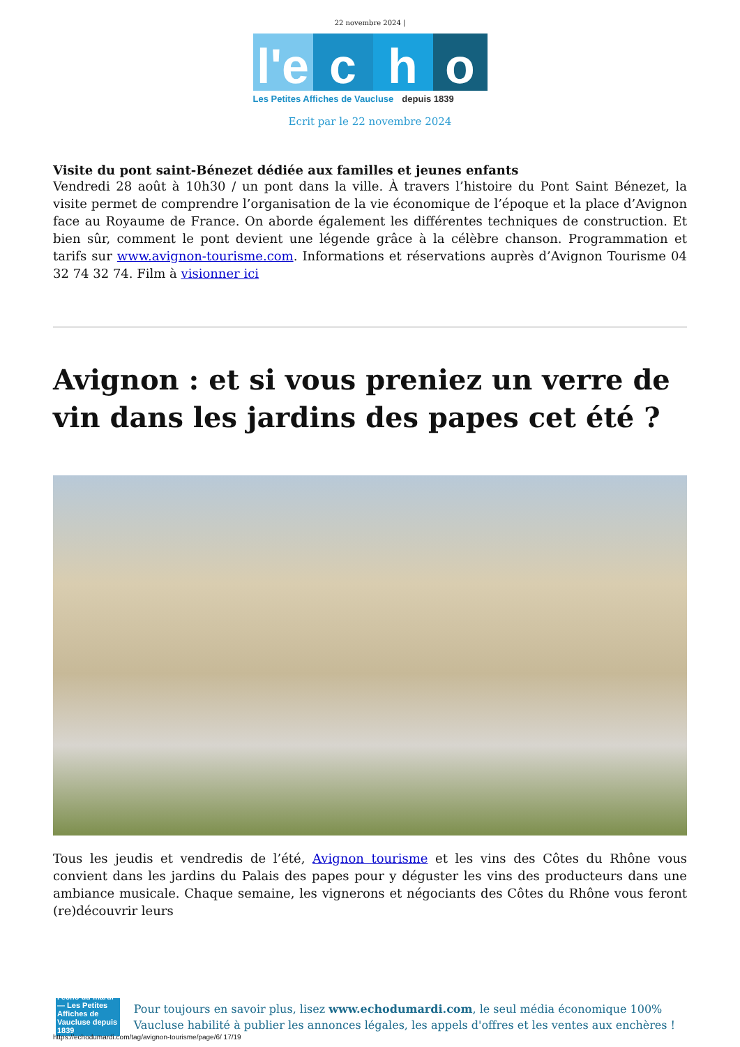22 novembre 2024 |
l'e
c
h
o
Les Petites Affiches de Vaucluse depuis 1839
Ecrit par le 22 novembre 2024
Visite du pont saint-Bénezet dédiée aux familles et jeunes enfants
Vendredi 28 août à 10h30 / un pont dans la ville. À travers l’histoire du Pont Saint Bénezet, la visite permet de comprendre l’organisation de la vie économique de l’époque et la place d’Avignon face au Royaume de France. On aborde également les différentes techniques de construction. Et bien sûr, comment le pont devient une légende grâce à la célèbre chanson. Programmation et tarifs sur www.avignon-tourisme.com. Informations et réservations auprès d’Avignon Tourisme 04 32 74 32 74. Film à visionner ici
Avignon : et si vous preniez un verre de vin dans les jardins des papes cet été ?
Tous les jeudis et vendredis de l’été, Avignon tourisme et les vins des Côtes du Rhône vous convient dans les jardins du Palais des papes pour y déguster les vins des producteurs dans une ambiance musicale. Chaque semaine, les vignerons et négociants des Côtes du Rhône vous feront (re)découvrir leurs
l'echo du mardi — Les Petites Affiches de Vaucluse depuis 1839
Pour toujours en savoir plus, lisez www.echodumardi.com, le seul média économique 100% Vaucluse habilité à publier les annonces légales, les appels d'offres et les ventes aux enchères !
https://echodumardi.com/tag/avignon-tourisme/page/6/ 17/19